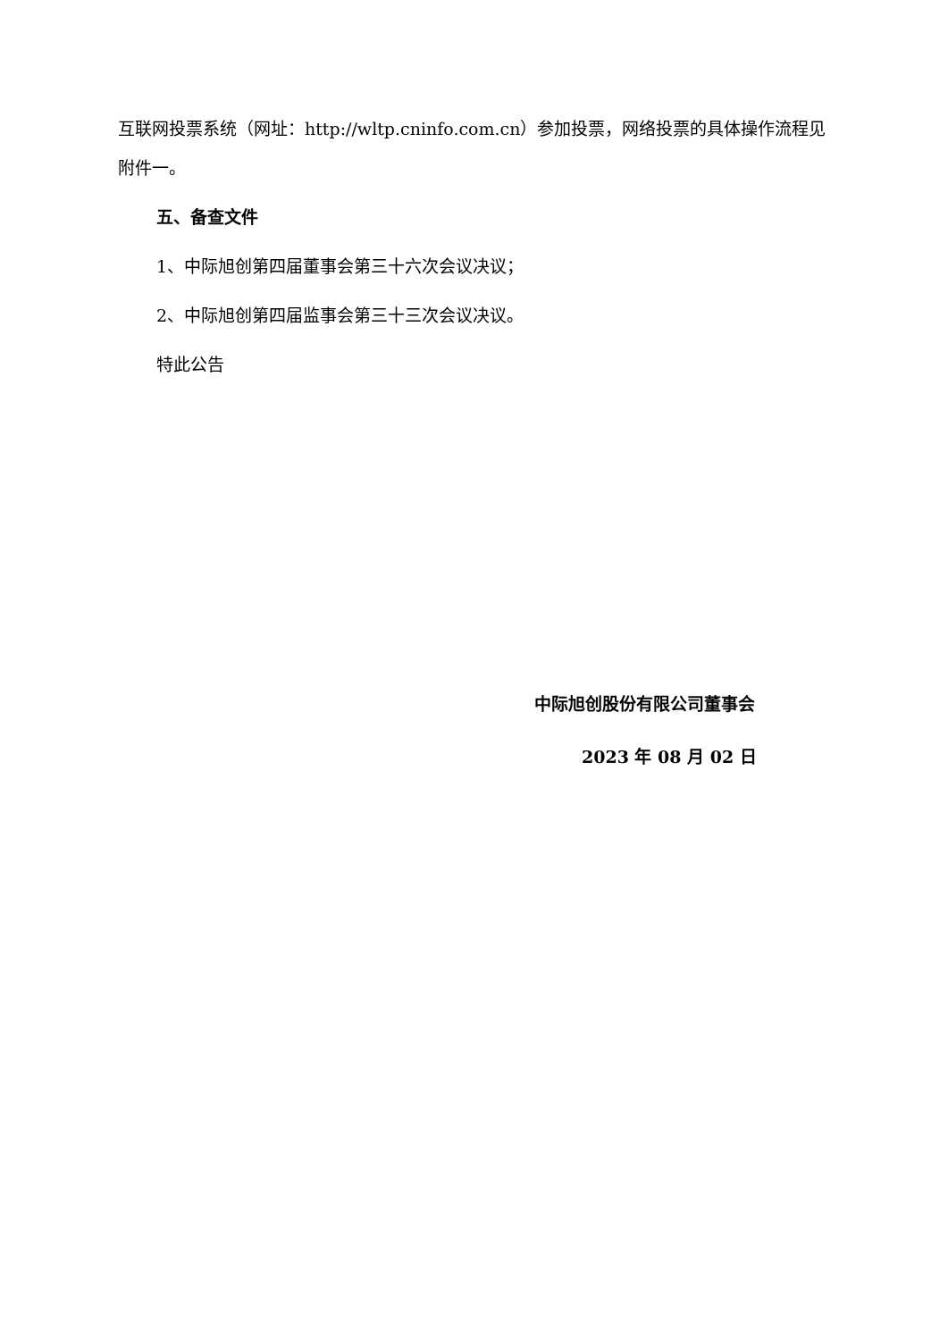互联网投票系统（网址：http://wltp.cninfo.com.cn）参加投票，网络投票的具体操作流程见附件一。
五、备查文件
1、中际旭创第四届董事会第三十六次会议决议；
2、中际旭创第四届监事会第三十三次会议决议。
特此公告
中际旭创股份有限公司董事会
2023 年 08 月 02 日